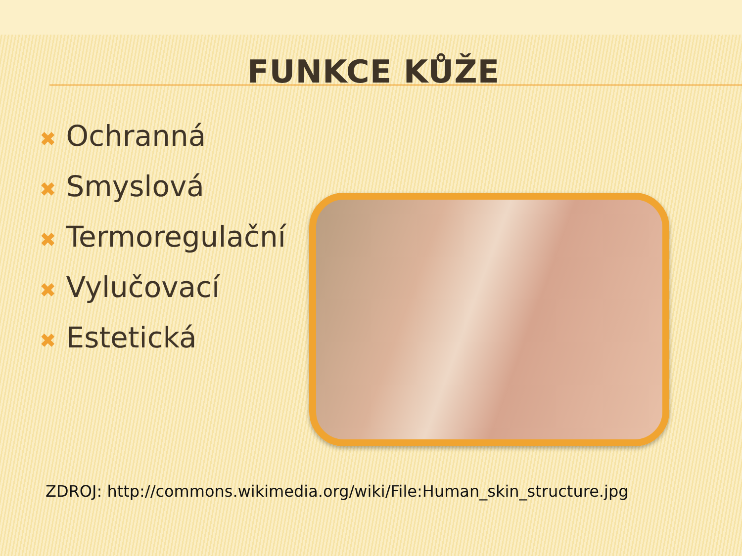FUNKCE KŮŽE
✖ Ochranná
✖ Smyslová
✖ Termoregulační
✖ Vylučovací
✖ Estetická
ZDROJ: http://commons.wikimedia.org/wiki/File:Human_skin_structure.jpg